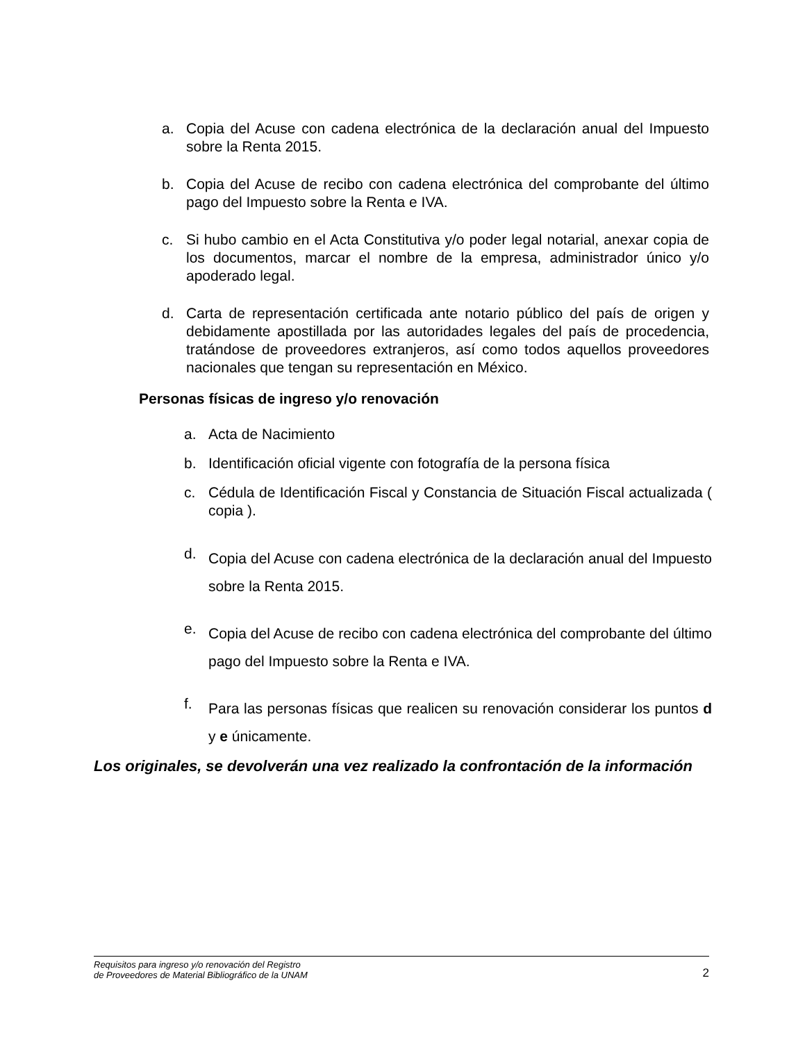a. Copia del Acuse con cadena electrónica de la declaración anual del Impuesto sobre la Renta 2015.
b. Copia del Acuse de recibo con cadena electrónica del comprobante del último pago del Impuesto sobre la Renta e IVA.
c. Si hubo cambio en el Acta Constitutiva y/o poder legal notarial, anexar copia de los documentos, marcar el nombre de la empresa, administrador único y/o apoderado legal.
d. Carta de representación certificada ante notario público del país de origen y debidamente apostillada por las autoridades legales del país de procedencia, tratándose de proveedores extranjeros, así como todos aquellos proveedores nacionales que tengan su representación en México.
Personas físicas de ingreso y/o renovación
a. Acta de Nacimiento
b. Identificación oficial vigente con fotografía de la persona física
c. Cédula de Identificación Fiscal y Constancia de Situación Fiscal actualizada ( copia ).
d.
Copia del Acuse con cadena electrónica de la declaración anual del Impuesto sobre la Renta 2015.
e.
Copia del Acuse de recibo con cadena electrónica del comprobante del último pago del Impuesto sobre la Renta e IVA.
f.
Para las personas físicas que realicen su renovación considerar los puntos d y e únicamente.
Los originales, se devolverán una vez realizado la confrontación de la información
Requisitos para ingreso y/o renovación del Registro
de Proveedores de Material Bibliográfico de la UNAM
2